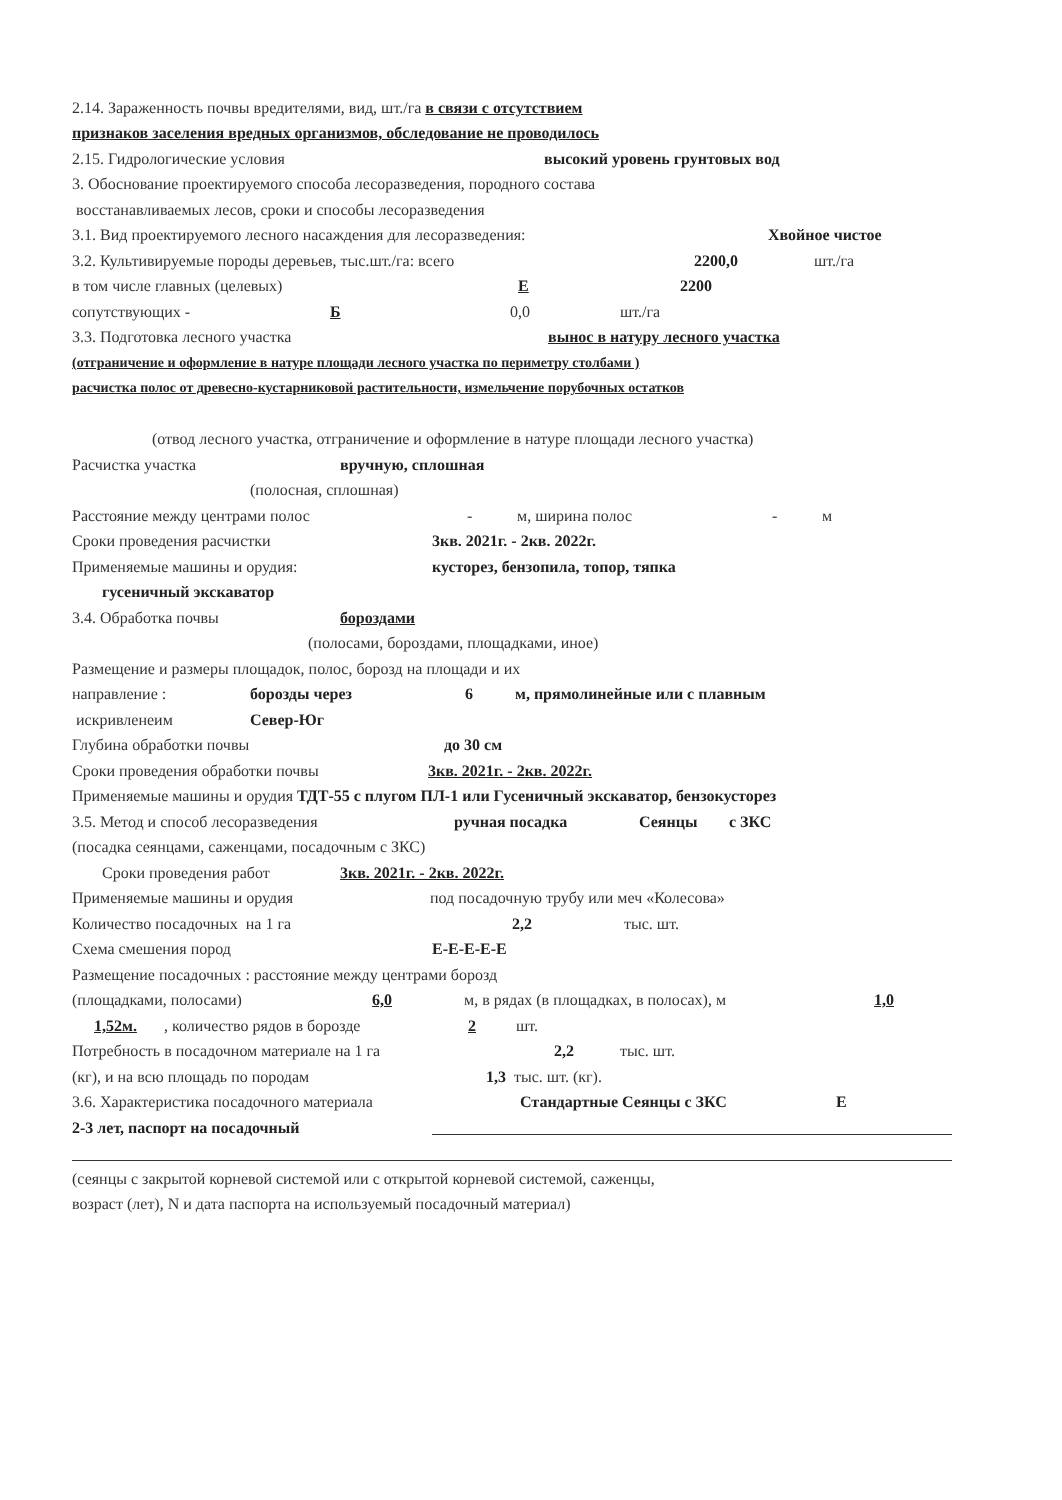2.14. Зараженность почвы вредителями, вид, шт./га в связи с отсутствием
признаков заселения вредных организмов, обследование не проводилось
2.15. Гидрологические условия высокий уровень грунтовых вод
3. Обоснование проектируемого способа лесоразведения, породного состава
восстанавливаемых лесов, сроки и способы лесоразведения
3.1. Вид проектируемого лесного насаждения для лесоразведения: Хвойное чистое
3.2. Культивируемые породы деревьев, тыс.шт./га: всего 2200,0 шт./га
в том числе главных (целевых) Е 2200
сопутствующих - Б 0,0 шт./га
3.3. Подготовка лесного участка вынос в натуру лесного участка
(отграничение и оформление в натуре площади лесного участка по периметру столбами )
расчистка полос от древесно-кустарниковой растительности, измельчение порубочных остатков
(отвод лесного участка, отграничение и оформление в натуре площади лесного участка)
Расчистка участка вручную, сплошная
(полосная, сплошная)
Расстояние между центрами полос - м, ширина полос - м
Сроки проведения расчистки 3кв. 2021г. - 2кв. 2022г.
Применяемые машины и орудия: кусторез, бензопила, топор, тяпка
гусеничный экскаватор
3.4. Обработка почвы бороздами
(полосами, бороздами, площадками, иное)
Размещение и размеры площадок, полос, борозд на площади и их
направление : борозды через 6 м, прямолинейные или с плавным
искривленеим Север-Юг
Глубина обработки почвы до 30 см
Сроки проведения обработки почвы 3кв. 2021г. - 2кв. 2022г.
Применяемые машины и орудия ТДТ-55 с плугом ПЛ-1 или Гусеничный экскаватор, бензокусторез
3.5. Метод и способ лесоразведения ручная посадка Сеянцы с ЗКС
(посадка сеянцами, саженцами, посадочным с ЗКС)
Сроки проведения работ 3кв. 2021г. - 2кв. 2022г.
Применяемые машины и орудия под посадочную трубу или меч «Колесова»
Количество посадочных на 1 га 2,2 тыс. шт.
Схема смешения пород Е-Е-Е-Е-Е
Размещение посадочных : расстояние между центрами борозд
(площадками, полосами) 6,0 м, в рядах (в площадках, в полосах), м 1,0
1,52м., количество рядов в борозде 2 шт.
Потребность в посадочном материале на 1 га 2,2 тыс. шт.
(кг), и на всю площадь по породам 1,3 тыс. шт. (кг).
3.6. Характеристика посадочного материала Стандартные Сеянцы с ЗКС Е
2-3 лет, паспорт на посадочный
(сеянцы с закрытой корневой системой или с открытой корневой системой, саженцы,
возраст (лет), N и дата паспорта на используемый посадочный материал)